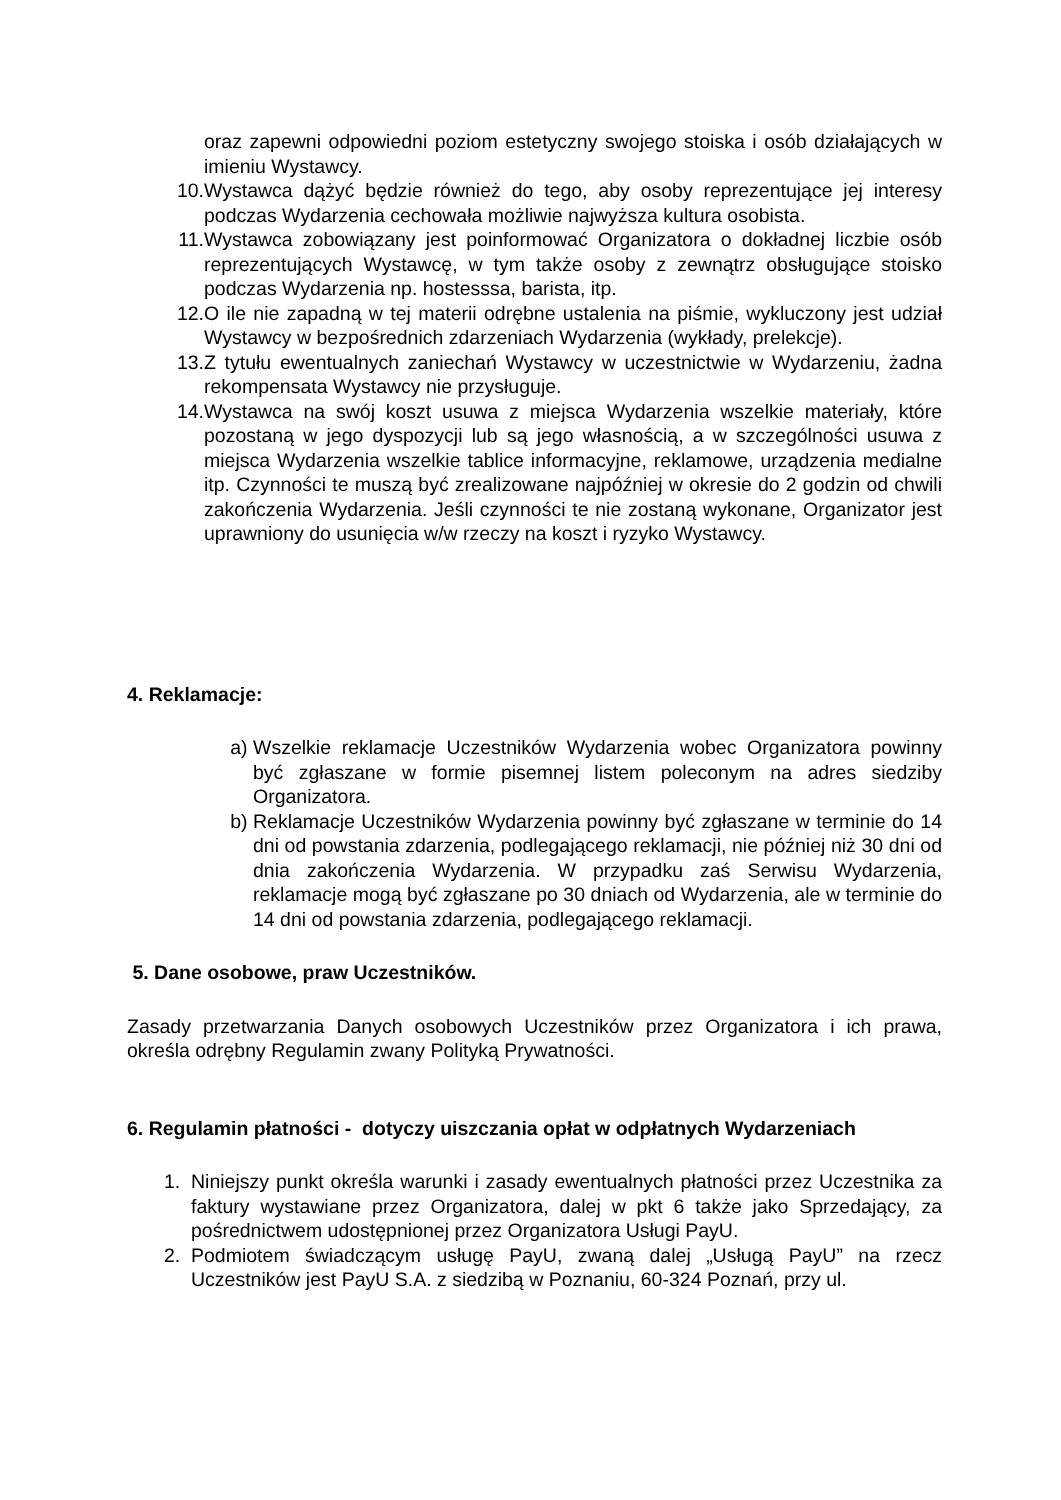oraz zapewni odpowiedni poziom estetyczny swojego stoiska i osób działających w imieniu Wystawcy.
10. Wystawca dążyć będzie również do tego, aby osoby reprezentujące jej interesy podczas Wydarzenia cechowała możliwie najwyższa kultura osobista.
11. Wystawca zobowiązany jest poinformować Organizatora o dokładnej liczbie osób reprezentujących Wystawcę, w tym także osoby z zewnątrz obsługujące stoisko podczas Wydarzenia np. hostesssa, barista, itp.
12. O ile nie zapadną w tej materii odrębne ustalenia na piśmie, wykluczony jest udział Wystawcy w bezpośrednich zdarzeniach Wydarzenia (wykłady, prelekcje).
13. Z tytułu ewentualnych zaniechań Wystawcy w uczestnictwie w Wydarzeniu, żadna rekompensata Wystawcy nie przysługuje.
14. Wystawca na swój koszt usuwa z miejsca Wydarzenia wszelkie materiały, które pozostaną w jego dyspozycji lub są jego własnością, a w szczególności usuwa z miejsca Wydarzenia wszelkie tablice informacyjne, reklamowe, urządzenia medialne itp. Czynności te muszą być zrealizowane najpóźniej w okresie do 2 godzin od chwili zakończenia Wydarzenia. Jeśli czynności te nie zostaną wykonane, Organizator jest uprawniony do usunięcia w/w rzeczy na koszt i ryzyko Wystawcy.
4. Reklamacje:
a) Wszelkie reklamacje Uczestników Wydarzenia wobec Organizatora powinny być zgłaszane w formie pisemnej listem poleconym na adres siedziby Organizatora.
b) Reklamacje Uczestników Wydarzenia powinny być zgłaszane w terminie do 14 dni od powstania zdarzenia, podlegającego reklamacji, nie później niż 30 dni od dnia zakończenia Wydarzenia. W przypadku zaś Serwisu Wydarzenia, reklamacje mogą być zgłaszane po 30 dniach od Wydarzenia, ale w terminie do 14 dni od powstania zdarzenia, podlegającego reklamacji.
5. Dane osobowe, praw Uczestników.
Zasady przetwarzania Danych osobowych Uczestników przez Organizatora i ich prawa, określa odrębny Regulamin zwany Polityką Prywatności.
6. Regulamin płatności - dotyczy uiszczania opłat w odpłatnych Wydarzeniach
1. Niniejszy punkt określa warunki i zasady ewentualnych płatności przez Uczestnika za faktury wystawiane przez Organizatora, dalej w pkt 6 także jako Sprzedający, za pośrednictwem udostępnionej przez Organizatora Usługi PayU.
2. Podmiotem świadczącym usługę PayU, zwaną dalej „Usługą PayU” na rzecz Uczestników jest PayU S.A. z siedzibą w Poznaniu, 60-324 Poznań, przy ul.